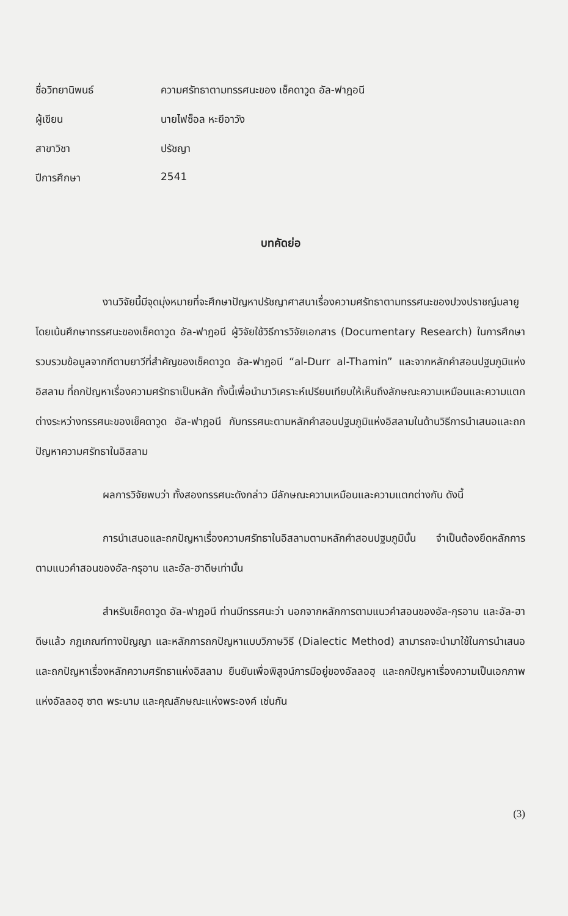ชื่อวิทยานิพนธ์
ความศรัทธาตามทรรศนะของ เช็คดาวูด อัล-ฟาฎอนี
ผู้เขียน
นายไฟซ็อล หะยีอาวัง
สาขาวิชา
ปรัชญา
ปีการศึกษา
2541
บทคัดย่อ
งานวิจัยนี้มีจุดมุ่งหมายที่จะศึกษาปัญหาปรัชญาศาสนาเรื่องความศรัทธาตามทรรศนะของปวงปราชญ์มลายู โดยเน้นศึกษาทรรศนะของเช็คดาวูด อัล-ฟาฎอนี ผู้วิจัยใช้วิธีการวิจัยเอกสาร (Documentary Research) ในการศึกษารวบรวมข้อมูลจากกีตาบยาวีที่สำคัญของเช็คดาวูด อัล-ฟาฎอนี “al-Durr al-Thamin” และจากหลักคำสอนปฐมภูมิแห่งอิสลาม ที่ถกปัญหาเรื่องความศรัทธาเป็นหลัก ทั้งนี้เพื่อนำมาวิเคราะห์เปรียบเทียบให้เห็นถึงลักษณะความเหมือนและความแตกต่างระหว่างทรรศนะของเช็คดาวูด อัล-ฟาฎอนี กับทรรศนะตามหลักคำสอนปฐมภูมิแห่งอิสลามในด้านวิธีการนำเสนอและถกปัญหาความศรัทธาในอิสลาม
ผลการวิจัยพบว่า ทั้งสองทรรศนะดังกล่าว มีลักษณะความเหมือนและความแตกต่างกัน ดังนี้
การนำเสนอและถกปัญหาเรื่องความศรัทธาในอิสลามตามหลักคำสอนปฐมภูมินั้น จำเป็นต้องยึดหลักการตามแนวคำสอนของอัล-กรุอาน และอัล-ฮาดีษเท่านั้น
สำหรับเช็คดาวูด อัล-ฟาฎอนี ท่านมีทรรศนะว่า นอกจากหลักการตามแนวคำสอนของอัล-กุรอาน และอัล-ฮาดีษแล้ว กฎเกณฑ์ทางปัญญา และหลักการถกปัญหาแบบวิภาษวิธี (Dialectic Method) สามารถจะนำมาใช้ในการนำเสนอและถกปัญหาเรื่องหลักความศรัทธาแห่งอิสลาม ยืนยันเพื่อพิสูจน์การมีอยู่ของอัลลอฮฺ และถกปัญหาเรื่องความเป็นเอกภาพแห่งอัลลอฮฺ ซาต พระนาม และคุณลักษณะแห่งพระองค์ เช่นกัน
(3)